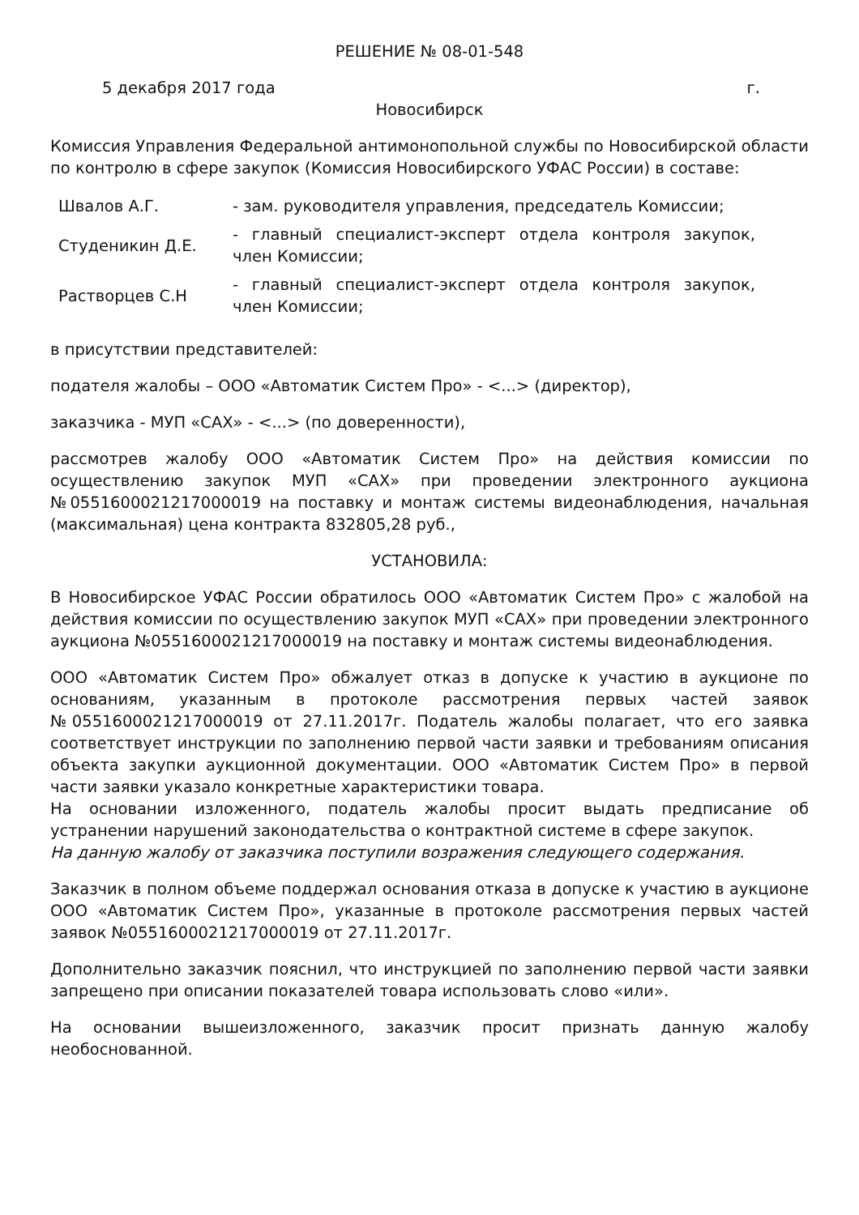РЕШЕНИЕ № 08-01-548
5 декабря 2017 года г.
Новосибирск
Комиссия Управления Федеральной антимонопольной службы по Новосибирской области по контролю в сфере закупок (Комиссия Новосибирского УФАС России) в составе:
| Швалов А.Г. | - зам. руководителя управления, председатель Комиссии; |
| Студеникин Д.Е. | - главный специалист-эксперт отдела контроля закупок, член Комиссии; |
| Растворцев С.Н | - главный специалист-эксперт отдела контроля закупок, член Комиссии; |
в присутствии представителей:
подателя жалобы – ООО «Автоматик Систем Про» - <...> (директор),
заказчика - МУП «САХ» - <...> (по доверенности),
рассмотрев жалобу ООО «Автоматик Систем Про» на действия комиссии по осуществлению закупок МУП «САХ» при проведении электронного аукциона №0551600021217000019 на поставку и монтаж системы видеонаблюдения, начальная (максимальная) цена контракта 832805,28 руб.,
УСТАНОВИЛА:
В Новосибирское УФАС России обратилось ООО «Автоматик Систем Про» с жалобой на действия комиссии по осуществлению закупок МУП «САХ» при проведении электронного аукциона №0551600021217000019 на поставку и монтаж системы видеонаблюдения.
ООО «Автоматик Систем Про» обжалует отказ в допуске к участию в аукционе по основаниям, указанным в протоколе рассмотрения первых частей заявок №0551600021217000019 от 27.11.2017г. Податель жалобы полагает, что его заявка соответствует инструкции по заполнению первой части заявки и требованиям описания объекта закупки аукционной документации. ООО «Автоматик Систем Про» в первой части заявки указало конкретные характеристики товара.
На основании изложенного, податель жалобы просит выдать предписание об устранении нарушений законодательства о контрактной системе в сфере закупок.
На данную жалобу от заказчика поступили возражения следующего содержания.
Заказчик в полном объеме поддержал основания отказа в допуске к участию в аукционе ООО «Автоматик Систем Про», указанные в протоколе рассмотрения первых частей заявок №0551600021217000019 от 27.11.2017г.
Дополнительно заказчик пояснил, что инструкцией по заполнению первой части заявки запрещено при описании показателей товара использовать слово «или».
На основании вышеизложенного, заказчик просит признать данную жалобу необоснованной.